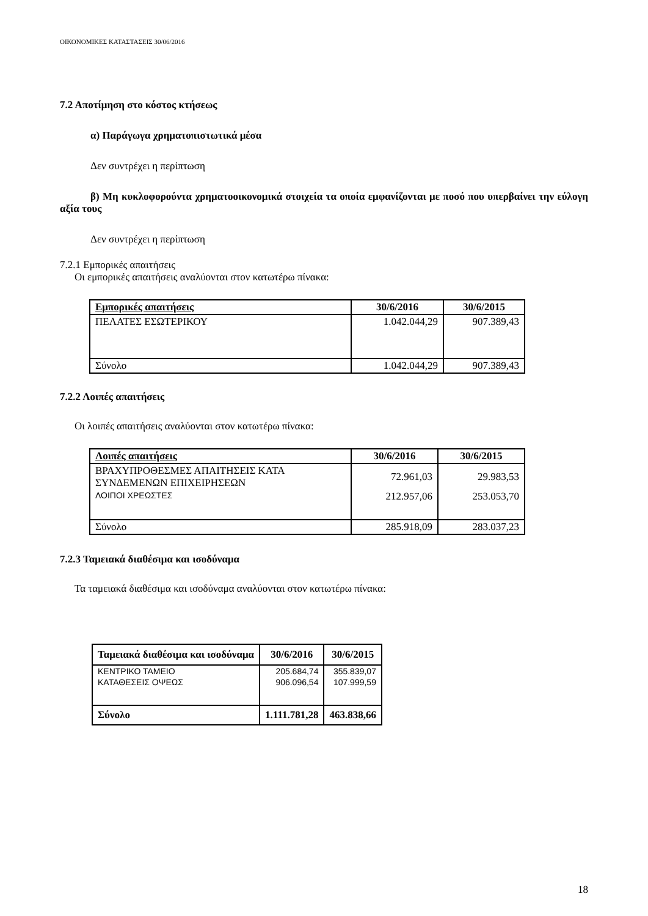ΟΙΚΟΝΟΜΙΚΕΣ ΚΑΤΑΣΤΑΣΕΙΣ 30/06/2016
7.2 Αποτίμηση στο κόστος κτήσεως
α) Παράγωγα χρηματοπιστωτικά μέσα
Δεν συντρέχει η περίπτωση
β) Μη κυκλοφορούντα χρηματοοικονομικά στοιχεία τα οποία εμφανίζονται με ποσό που υπερβαίνει την εύλογη αξία τους
Δεν συντρέχει η περίπτωση
7.2.1 Εμπορικές απαιτήσεις
Οι εμπορικές απαιτήσεις αναλύονται στον κατωτέρω πίνακα:
| Εμπορικές απαιτήσεις | 30/6/2016 | 30/6/2015 |
| --- | --- | --- |
| ΠΕΛΑΤΕΣ ΕΣΩΤΕΡΙΚΟΥ | 1.042.044,29 | 907.389,43 |
| Σύνολο | 1.042.044,29 | 907.389,43 |
7.2.2 Λοιπές απαιτήσεις
Οι λοιπές απαιτήσεις αναλύονται στον κατωτέρω πίνακα:
| Λοιπές απαιτήσεις | 30/6/2016 | 30/6/2015 |
| --- | --- | --- |
| ΒΡΑΧΥΠΡΟΘΕΣΜΕΣ ΑΠΑΙΤΗΣΕΙΣ ΚΑΤΑ ΣΥΝΔΕΜΕΝΩΝ ΕΠΙΧΕΙΡΗΣΕΩΝ | 72.961,03 | 29.983,53 |
| ΛΟΙΠΟΙ ΧΡΕΩΣΤΕΣ | 212.957,06 | 253.053,70 |
| Σύνολο | 285.918,09 | 283.037,23 |
7.2.3 Ταμειακά διαθέσιμα και ισοδύναμα
Τα ταμειακά διαθέσιμα και ισοδύναμα αναλύονται στον κατωτέρω πίνακα:
| Ταμειακά διαθέσιμα και ισοδύναμα | 30/6/2016 | 30/6/2015 |
| --- | --- | --- |
| ΚΕΝΤΡΙΚΟ ΤΑΜΕΙΟ | 205.684,74 | 355.839,07 |
| ΚΑΤΑΘΕΣΕΙΣ ΟΨΕΩΣ | 906.096,54 | 107.999,59 |
| Σύνολο | 1.111.781,28 | 463.838,66 |
18